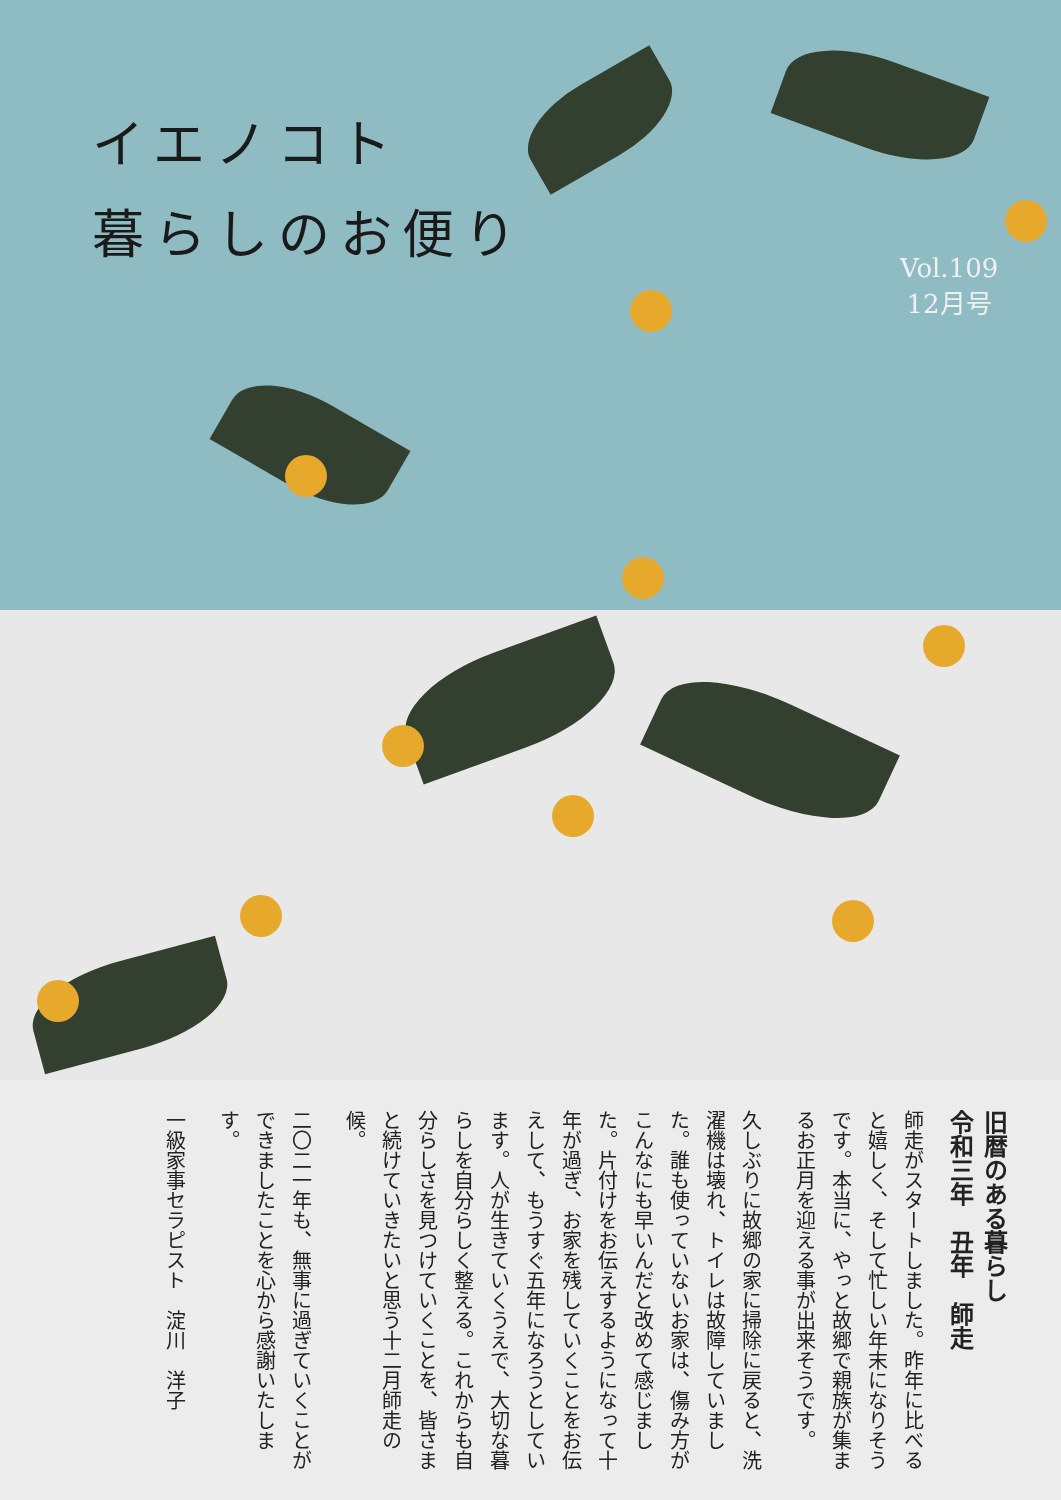イエノコト
暮らしのお便り
Vol.109
12月号
旧暦のある暮らし
令和三年　丑年　師走
師走がスタートしました。昨年に比べると嬉しく、そして忙しい年末になりそうです。本当に、やっと故郷で親族が集まるお正月を迎える事が出来そうです。
久しぶりに故郷の家に掃除に戻ると、洗濯機は壊れ、トイレは故障していました。誰も使っていないお家は、傷み方がこんなにも早いんだと改めて感じました。片付けをお伝えするようになって十年が過ぎ、お家を残していくことをお伝えして、もうすぐ五年になろうとしています。人が生きていくうえで、大切な暮らしを自分らしく整える。これからも自分らしさを見つけていくことを、皆さまと続けていきたいと思う十二月師走の候。
二〇二一年も、無事に過ぎていくことができましたことを心から感謝いたします。
一級家事セラピスト　淀川　洋子